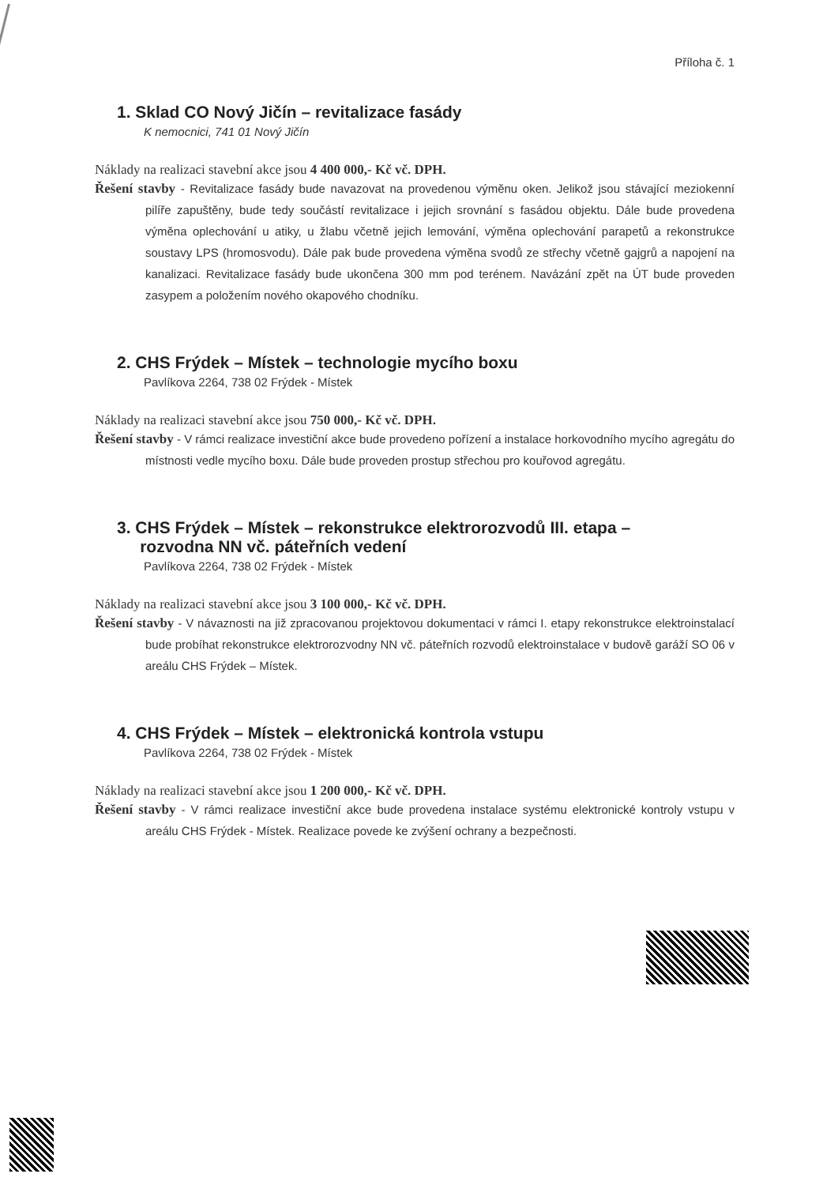Příloha č. 1
1. Sklad CO Nový Jičín – revitalizace fasády
K nemocnici, 741 01 Nový Jičín
Náklady na realizaci stavební akce jsou 4 400 000,- Kč vč. DPH.
Řešení stavby - Revitalizace fasády bude navazovat na provedenou výměnu oken. Jelikož jsou stávající meziokenní pilíře zapuštěny, bude tedy součástí revitalizace i jejich srovnání s fasádou objektu. Dále bude provedena výměna oplechování u atiky, u žlabu včetně jejich lemování, výměna oplechování parapetů a rekonstrukce soustavy LPS (hromosvodu). Dále pak bude provedena výměna svodů ze střechy včetně gajgrů a napojení na kanalizaci. Revitalizace fasády bude ukončena 300 mm pod terénem. Navázání zpět na ÚT bude proveden zasypem a položením nového okapového chodníku.
2. CHS Frýdek – Místek – technologie mycího boxu
Pavlíkova 2264, 738 02 Frýdek - Místek
Náklady na realizaci stavební akce jsou 750 000,- Kč vč. DPH.
Řešení stavby - V rámci realizace investiční akce bude provedeno pořízení a instalace horkovodního mycího agregátu do místnosti vedle mycího boxu. Dále bude proveden prostup střechou pro kouřovod agregátu.
3. CHS Frýdek – Místek – rekonstrukce elektrorozvodů III. etapa –
rozvodna NN vč. páteřních vedení
Pavlíkova 2264, 738 02 Frýdek - Místek
Náklady na realizaci stavební akce jsou 3 100 000,- Kč vč. DPH.
Řešení stavby - V návaznosti na již zpracovanou projektovou dokumentaci v rámci I. etapy rekonstrukce elektroinstalací bude probíhat rekonstrukce elektrorozvodny NN vč. páteřních rozvodů elektroinstalace v budově garáží SO 06 v areálu CHS Frýdek – Místek.
4. CHS Frýdek – Místek – elektronická kontrola vstupu
Pavlíkova 2264, 738 02 Frýdek - Místek
Náklady na realizaci stavební akce jsou 1 200 000,- Kč vč. DPH.
Řešení stavby - V rámci realizace investiční akce bude provedena instalace systému elektronické kontroly vstupu v areálu CHS Frýdek - Místek. Realizace povede ke zvýšení ochrany a bezpečnosti.